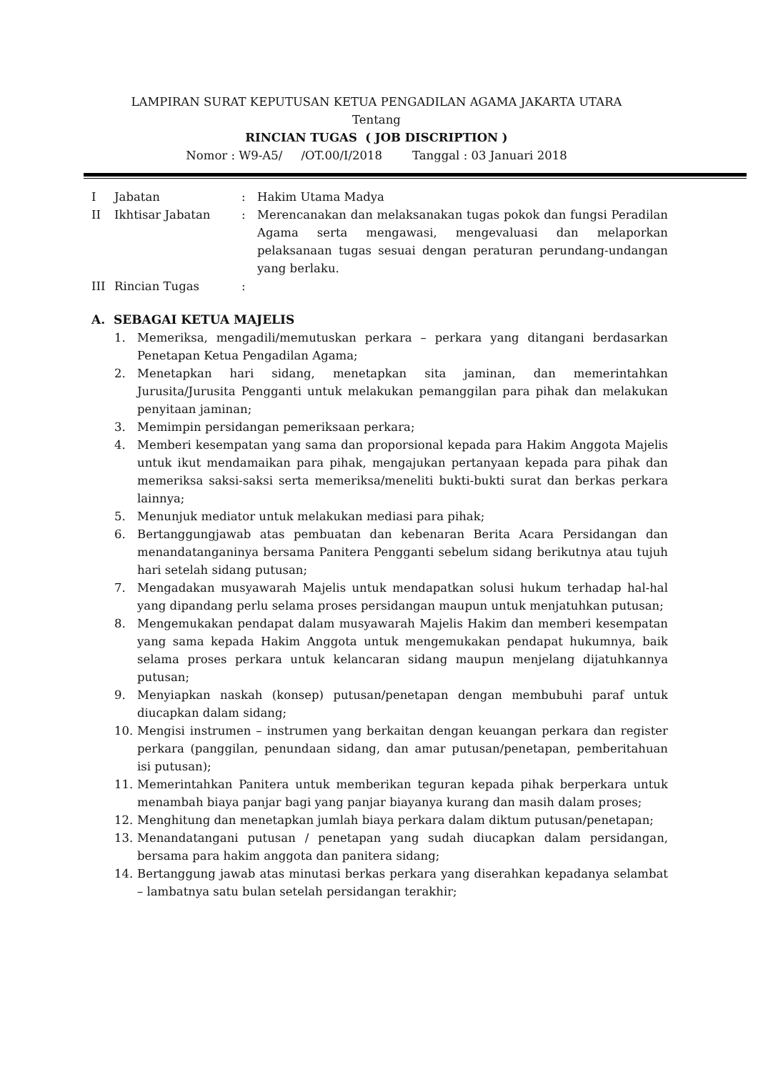LAMPIRAN SURAT KEPUTUSAN KETUA PENGADILAN AGAMA JAKARTA UTARA
Tentang
RINCIAN TUGAS ( JOB DISCRIPTION )
Nomor : W9-A5/ /OT.00/I/2018 Tanggal : 03 Januari 2018
I Jabatan: Hakim Utama Madya
II Ikhtisar Jabatan: Merencanakan dan melaksanakan tugas pokok dan fungsi Peradilan Agama serta mengawasi, mengevaluasi dan melaporkan pelaksanaan tugas sesuai dengan peraturan perundang-undangan yang berlaku.
III Rincian Tugas:
A. SEBAGAI KETUA MAJELIS
1. Memeriksa, mengadili/memutuskan perkara – perkara yang ditangani berdasarkan Penetapan Ketua Pengadilan Agama;
2. Menetapkan hari sidang, menetapkan sita jaminan, dan memerintahkan Jurusita/Jurusita Pengganti untuk melakukan pemanggilan para pihak dan melakukan penyitaan jaminan;
3. Memimpin persidangan pemeriksaan perkara;
4. Memberi kesempatan yang sama dan proporsional kepada para Hakim Anggota Majelis untuk ikut mendamaikan para pihak, mengajukan pertanyaan kepada para pihak dan memeriksa saksi-saksi serta memeriksa/meneliti bukti-bukti surat dan berkas perkara lainnya;
5. Menunjuk mediator untuk melakukan mediasi para pihak;
6. Bertanggungjawab atas pembuatan dan kebenaran Berita Acara Persidangan dan menandatanganinya bersama Panitera Pengganti sebelum sidang berikutnya atau tujuh hari setelah sidang putusan;
7. Mengadakan musyawarah Majelis untuk mendapatkan solusi hukum terhadap hal-hal yang dipandang perlu selama proses persidangan maupun untuk menjatuhkan putusan;
8. Mengemukakan pendapat dalam musyawarah Majelis Hakim dan memberi kesempatan yang sama kepada Hakim Anggota untuk mengemukakan pendapat hukumnya, baik selama proses perkara untuk kelancaran sidang maupun menjelang dijatuhkannya putusan;
9. Menyiapkan naskah (konsep) putusan/penetapan dengan membubuhi paraf untuk diucapkan dalam sidang;
10. Mengisi instrumen – instrumen yang berkaitan dengan keuangan perkara dan register perkara (panggilan, penundaan sidang, dan amar putusan/penetapan, pemberitahuan isi putusan);
11. Memerintahkan Panitera untuk memberikan teguran kepada pihak berperkara untuk menambah biaya panjar bagi yang panjar biayanya kurang dan masih dalam proses;
12. Menghitung dan menetapkan jumlah biaya perkara dalam diktum putusan/penetapan;
13. Menandatangani putusan / penetapan yang sudah diucapkan dalam persidangan, bersama para hakim anggota dan panitera sidang;
14. Bertanggung jawab atas minutasi berkas perkara yang diserahkan kepadanya selambat – lambatnya satu bulan setelah persidangan terakhir;